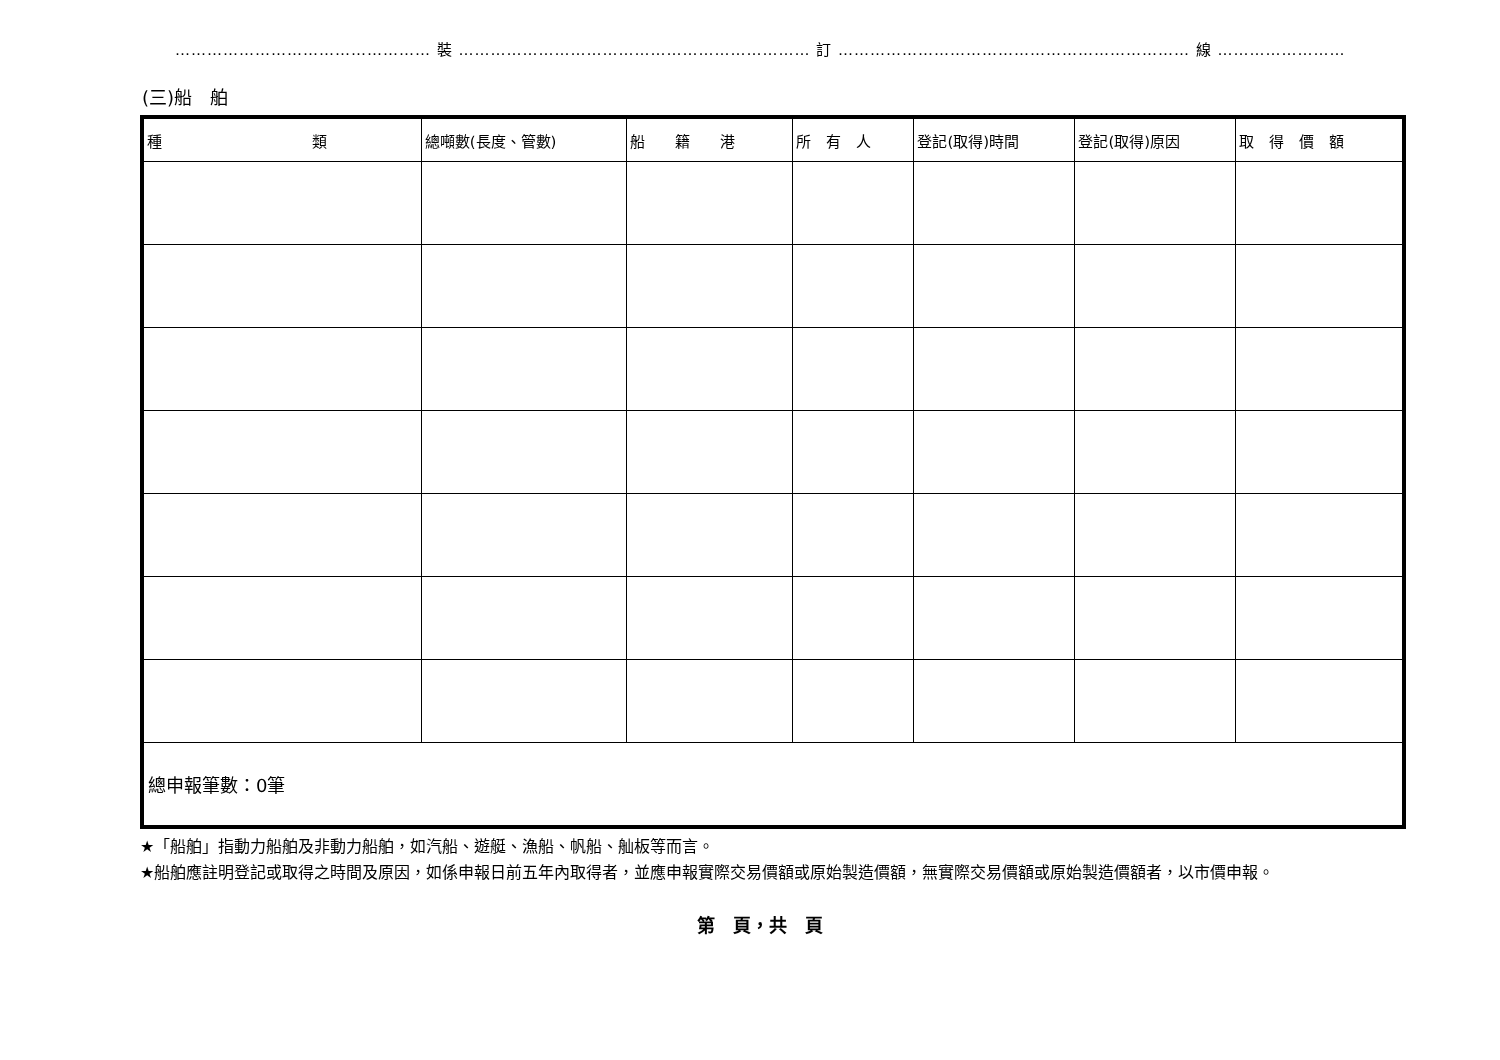………………………………………… 裝 ………………………………………………………… 訂 ………………………………………………………… 線 ……………………………………………………
(三)船　舶
| 種 類 | 總噸數(長度、管數) | 船 籍 港 | 所 有 人 | 登記(取得)時間 | 登記(取得)原因 | 取 得 價 額 |
| --- | --- | --- | --- | --- | --- | --- |
| 總申報筆數：0筆 | | | | | | |
★「船舶」指動力船舶及非動力船舶，如汽船、遊艇、漁船、帆船、舢板等而言。
★船舶應註明登記或取得之時間及原因，如係申報日前五年內取得者，並應申報實際交易價額或原始製造價額，無實際交易價額或原始製造價額者，以市價申報。
第　頁，共　頁